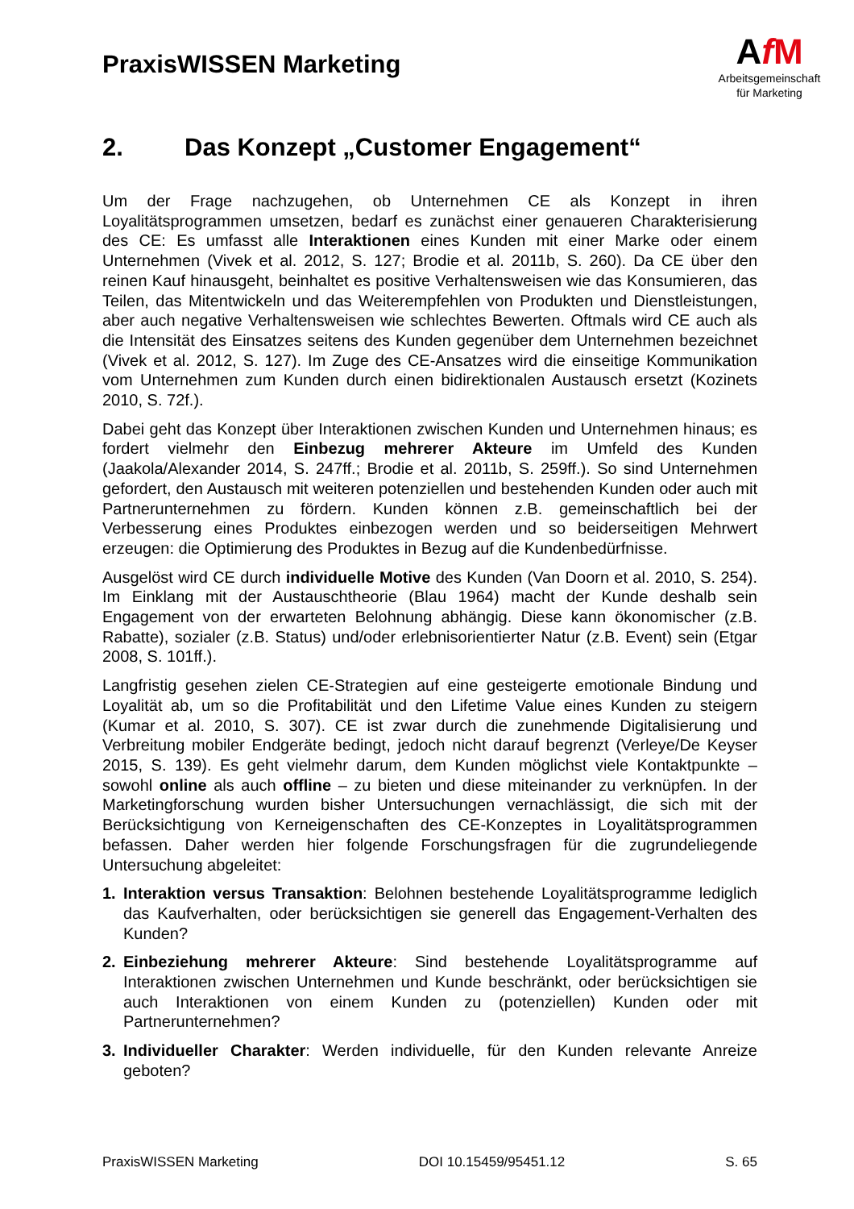PraxisWISSEN Marketing
AfM
Arbeitsgemeinschaft
für Marketing
2. Das Konzept „Customer Engagement“
Um der Frage nachzugehen, ob Unternehmen CE als Konzept in ihren Loyalitätsprogrammen umsetzen, bedarf es zunächst einer genaueren Charakterisierung des CE: Es umfasst alle Interaktionen eines Kunden mit einer Marke oder einem Unternehmen (Vivek et al. 2012, S. 127; Brodie et al. 2011b, S. 260). Da CE über den reinen Kauf hinausgeht, beinhaltet es positive Verhaltensweisen wie das Konsumieren, das Teilen, das Mitentwickeln und das Weiterempfehlen von Produkten und Dienstleistungen, aber auch negative Verhaltensweisen wie schlechtes Bewerten. Oftmals wird CE auch als die Intensität des Einsatzes seitens des Kunden gegenüber dem Unternehmen bezeichnet (Vivek et al. 2012, S. 127). Im Zuge des CE-Ansatzes wird die einseitige Kommunikation vom Unternehmen zum Kunden durch einen bidirektionalen Austausch ersetzt (Kozinets 2010, S. 72f.).
Dabei geht das Konzept über Interaktionen zwischen Kunden und Unternehmen hinaus; es fordert vielmehr den Einbezug mehrerer Akteure im Umfeld des Kunden (Jaakola/Alexander 2014, S. 247ff.; Brodie et al. 2011b, S. 259ff.). So sind Unternehmen gefordert, den Austausch mit weiteren potenziellen und bestehenden Kunden oder auch mit Partnerunternehmen zu fördern. Kunden können z.B. gemeinschaftlich bei der Verbesserung eines Produktes einbezogen werden und so beiderseitigen Mehrwert erzeugen: die Optimierung des Produktes in Bezug auf die Kundenbedürfnisse.
Ausgelöst wird CE durch individuelle Motive des Kunden (Van Doorn et al. 2010, S. 254). Im Einklang mit der Austauschtheorie (Blau 1964) macht der Kunde deshalb sein Engagement von der erwarteten Belohnung abhängig. Diese kann ökonomischer (z.B. Rabatte), sozialer (z.B. Status) und/oder erlebnisorientierter Natur (z.B. Event) sein (Etgar 2008, S. 101ff.).
Langfristig gesehen zielen CE-Strategien auf eine gesteigerte emotionale Bindung und Loyalität ab, um so die Profitabilität und den Lifetime Value eines Kunden zu steigern (Kumar et al. 2010, S. 307). CE ist zwar durch die zunehmende Digitalisierung und Verbreitung mobiler Endgeräte bedingt, jedoch nicht darauf begrenzt (Verleye/De Keyser 2015, S. 139). Es geht vielmehr darum, dem Kunden möglichst viele Kontaktpunkte – sowohl online als auch offline – zu bieten und diese miteinander zu verknüpfen. In der Marketingforschung wurden bisher Untersuchungen vernachlässigt, die sich mit der Berücksichtigung von Kerneigenschaften des CE-Konzeptes in Loyalitätsprogrammen befassen. Daher werden hier folgende Forschungsfragen für die zugrundeliegende Untersuchung abgeleitet:
1. Interaktion versus Transaktion: Belohnen bestehende Loyalitätsprogramme lediglich das Kaufverhalten, oder berücksichtigen sie generell das Engagement-Verhalten des Kunden?
2. Einbeziehung mehrerer Akteure: Sind bestehende Loyalitätsprogramme auf Interaktionen zwischen Unternehmen und Kunde beschränkt, oder berücksichtigen sie auch Interaktionen von einem Kunden zu (potenziellen) Kunden oder mit Partnerunternehmen?
3. Individueller Charakter: Werden individuelle, für den Kunden relevante Anreize geboten?
PraxisWISSEN Marketing DOI 10.15459/95451.12 S. 65